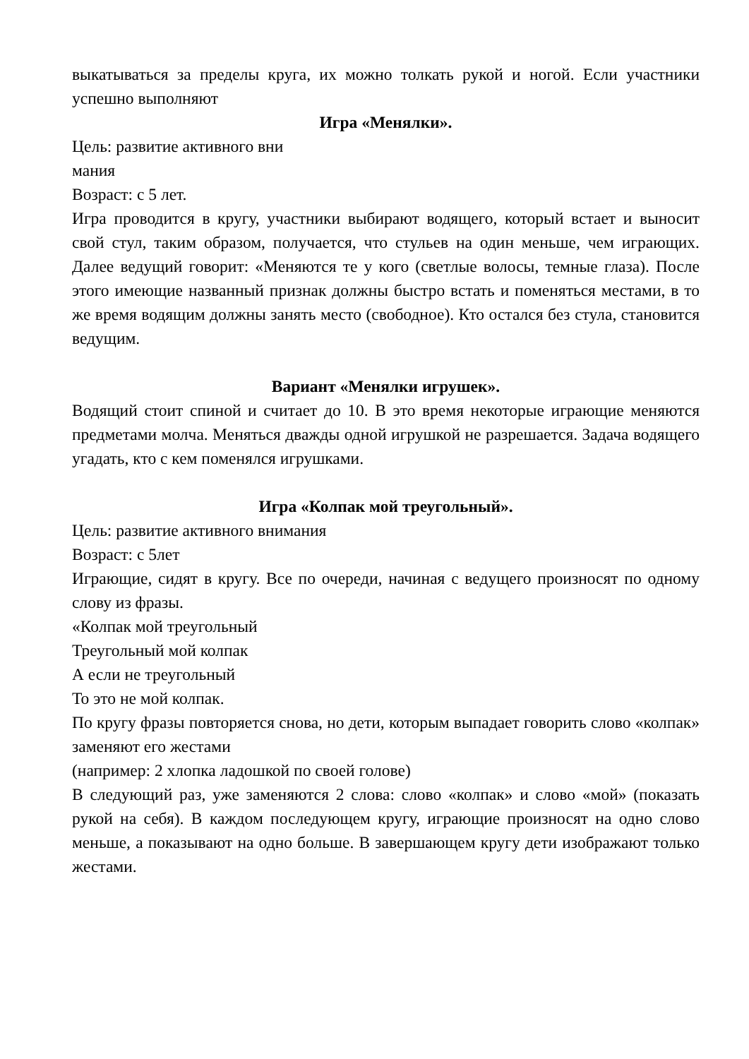выкатываться за пределы круга, их можно толкать рукой и ногой. Если участники успешно выполняют
Игра «Менялки».
Цель: развитие активного вни
мания
Возраст: с 5 лет.
Игра проводится в кругу, участники выбирают водящего, который встает и выносит свой стул, таким образом, получается, что стульев на один меньше, чем играющих. Далее ведущий говорит: «Меняются те у кого (светлые волосы, темные глаза). После этого имеющие названный признак должны быстро встать и поменяться местами, в то же время водящим должны занять место (свободное). Кто остался без стула, становится ведущим.
Вариант «Менялки игрушек».
Водящий стоит спиной и считает до 10. В это время некоторые играющие меняются предметами молча. Меняться дважды одной игрушкой не разрешается. Задача водящего угадать, кто с кем поменялся игрушками.
Игра «Колпак мой треугольный».
Цель: развитие активного внимания
Возраст: с 5лет
Играющие, сидят в кругу. Все по очереди, начиная с ведущего произносят по одному слову из фразы.
«Колпак мой треугольный
Треугольный мой колпак
А если не треугольный
То это не мой колпак.
По кругу фразы повторяется снова, но дети, которым выпадает говорить слово «колпак» заменяют его жестами
(например: 2 хлопка ладошкой по своей голове)
В следующий раз, уже заменяются 2 слова: слово «колпак» и слово «мой» (показать рукой на себя). В каждом последующем кругу, играющие произносят на одно слово меньше, а показывают на одно больше. В завершающем кругу дети изображают только жестами.